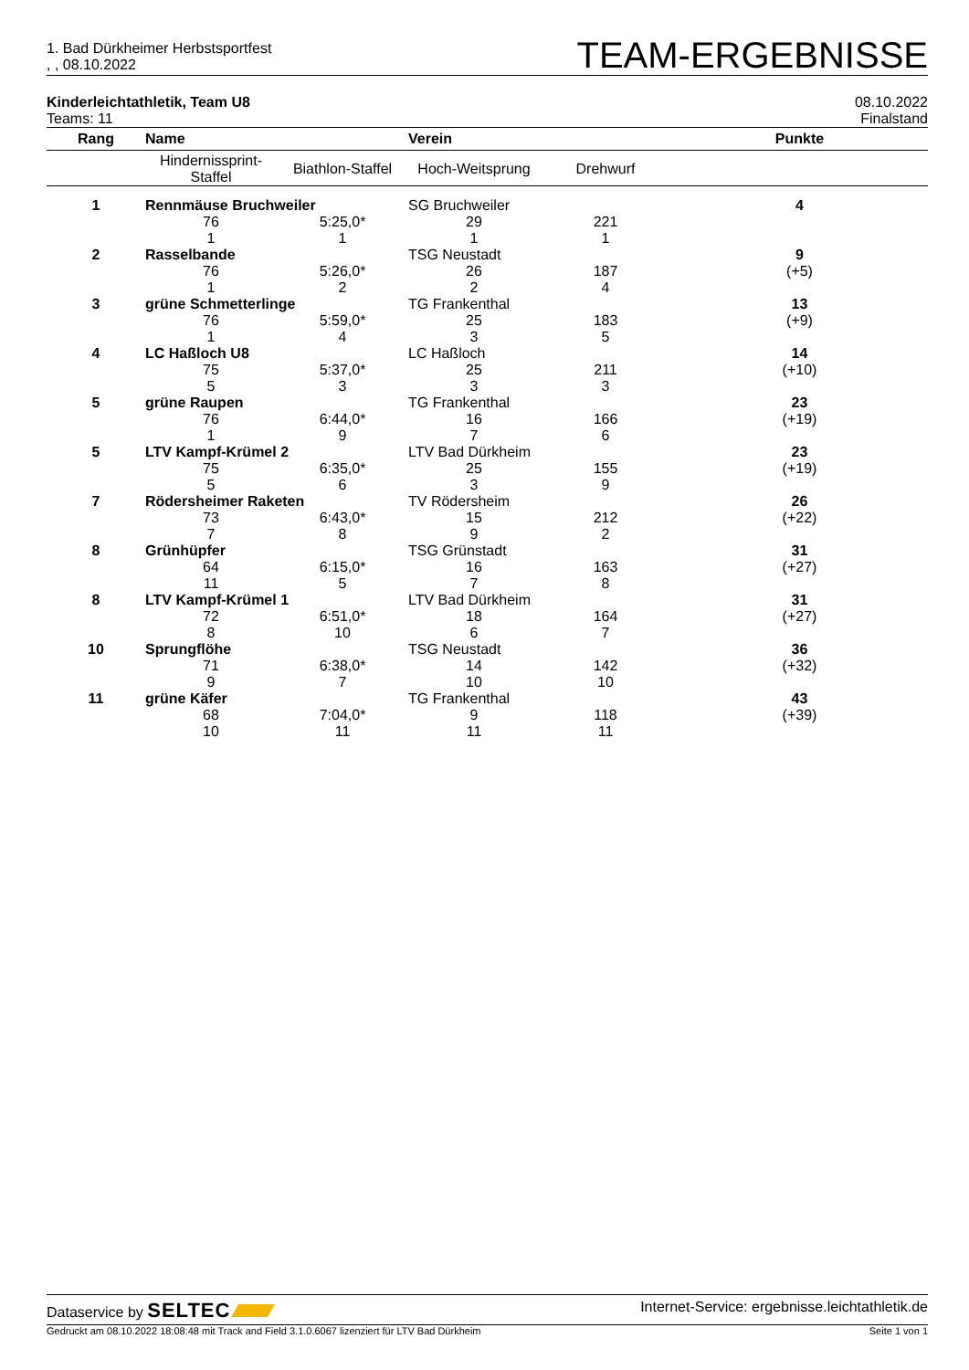1. Bad Dürkheimer Herbstsportfest
, , 08.10.2022
TEAM-ERGEBNISSE
Kinderleichtathletik, Team U8
Teams: 11
08.10.2022
Finalstand
| Rang | Name | | Verein | | Punkte |
| --- | --- | --- | --- | --- | --- |
| | Hindernissprint- Staffel | Biathlon-Staffel | Hoch-Weitsprung | Drehwurf | |
| 1 | Rennmäuse Bruchweiler | | SG Bruchweiler | | 4 |
| | 76 | 5:25,0* | 29 | 221 | |
| | 1 | 1 | 1 | 1 | |
| 2 | Rasselbande | | TSG Neustadt | | 9 |
| | 76 | 5:26,0* | 26 | 187 | (+5) |
| | 1 | 2 | 2 | 4 | |
| 3 | grüne Schmetterlinge | | TG Frankenthal | | 13 |
| | 76 | 5:59,0* | 25 | 183 | (+9) |
| | 1 | 4 | 3 | 5 | |
| 4 | LC Haßloch U8 | | LC Haßloch | | 14 |
| | 75 | 5:37,0* | 25 | 211 | (+10) |
| | 5 | 3 | 3 | 3 | |
| 5 | grüne Raupen | | TG Frankenthal | | 23 |
| | 76 | 6:44,0* | 16 | 166 | (+19) |
| | 1 | 9 | 7 | 6 | |
| 5 | LTV Kampf-Krümel 2 | | LTV Bad Dürkheim | | 23 |
| | 75 | 6:35,0* | 25 | 155 | (+19) |
| | 5 | 6 | 3 | 9 | |
| 7 | Rödersheimer Raketen | | TV Rödersheim | | 26 |
| | 73 | 6:43,0* | 15 | 212 | (+22) |
| | 7 | 8 | 9 | 2 | |
| 8 | Grünhüpfer | | TSG Grünstadt | | 31 |
| | 64 | 6:15,0* | 16 | 163 | (+27) |
| | 11 | 5 | 7 | 8 | |
| 8 | LTV Kampf-Krümel 1 | | LTV Bad Dürkheim | | 31 |
| | 72 | 6:51,0* | 18 | 164 | (+27) |
| | 8 | 10 | 6 | 7 | |
| 10 | Sprungflöhe | | TSG Neustadt | | 36 |
| | 71 | 6:38,0* | 14 | 142 | (+32) |
| | 9 | 7 | 10 | 10 | |
| 11 | grüne Käfer | | TG Frankenthal | | 43 |
| | 68 | 7:04,0* | 9 | 118 | (+39) |
| | 10 | 11 | 11 | 11 | |
Dataservice by SELTEC
Internet-Service: ergebnisse.leichtathletik.de
Gedruckt am 08.10.2022 18:08:48 mit Track and Field 3.1.0.6067 lizenziert für LTV Bad Dürkheim
Seite 1 von 1